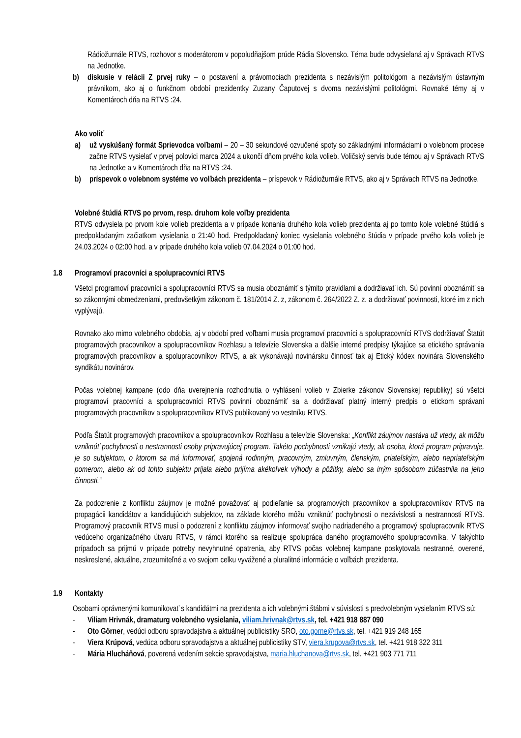Rádiožurnále RTVS, rozhovor s moderátorom v popoludňajšom prúde Rádia Slovensko. Téma bude odvysielaná aj v Správach RTVS na Jednotke.
b) diskusie v relácii Z prvej ruky – o postavení a právomociach prezidenta s nezávislým politológom a nezávislým ústavným právnikom, ako aj o funkčnom období prezidentky Zuzany Čaputovej s dvoma nezávislými politológmi. Rovnaké témy aj v Komentároch dňa na RTVS :24.
Ako voliť
a) už vyskúšaný formát Sprievodca voľbami – 20 – 30 sekundové ozvučené spoty so základnými informáciami o volebnom procese začne RTVS vysielať v prvej polovici marca 2024 a ukončí dňom prvého kola volieb. Voličský servis bude témou aj v Správach RTVS na Jednotke a v Komentároch dňa na RTVS :24.
b) príspevok o volebnom systéme vo voľbách prezidenta – príspevok v Rádiožurnále RTVS, ako aj v Správach RTVS na Jednotke.
Volebné štúdiá RTVS po prvom, resp. druhom kole voľby prezidenta
RTVS odvysiela po prvom kole volieb prezidenta a v prípade konania druhého kola volieb prezidenta aj po tomto kole volebné štúdiá s predpokladaným začiatkom vysielania o 21:40 hod. Predpokladaný koniec vysielania volebného štúdia v prípade prvého kola volieb je 24.03.2024 o 02:00 hod. a v prípade druhého kola volieb 07.04.2024 o 01:00 hod.
1.8 Programoví pracovníci a spolupracovníci RTVS
Všetci programoví pracovníci a spolupracovníci RTVS sa musia oboznámiť s týmito pravidlami a dodržiavať ich. Sú povinní oboznámiť sa so zákonnými obmedzeniami, predovšetkým zákonom č. 181/2014 Z. z, zákonom č. 264/2022 Z. z. a dodržiavať povinnosti, ktoré im z nich vyplývajú.
Rovnako ako mimo volebného obdobia, aj v období pred voľbami musia programoví pracovníci a spolupracovníci RTVS dodržiavať Štatút programových pracovníkov a spolupracovníkov Rozhlasu a televízie Slovenska a ďalšie interné predpisy týkajúce sa etického správania programových pracovníkov a spolupracovníkov RTVS, a ak vykonávajú novinársku činnosť tak aj Etický kódex novinára Slovenského syndikátu novinárov.
Počas volebnej kampane (odo dňa uverejnenia rozhodnutia o vyhlásení volieb v Zbierke zákonov Slovenskej republiky) sú všetci programoví pracovníci a spolupracovníci RTVS povinní oboznámiť sa a dodržiavať platný interný predpis o etickom správaní programových pracovníkov a spolupracovníkov RTVS publikovaný vo vestníku RTVS.
Podľa Štatút programových pracovníkov a spolupracovníkov Rozhlasu a televízie Slovenska: „Konflikt záujmov nastáva už vtedy, ak môžu vzniknúť pochybnosti o nestrannosti osoby pripravujúcej program. Takéto pochybnosti vznikajú vtedy, ak osoba, ktorá program pripravuje, je so subjektom, o ktorom sa má informovať, spojená rodinným, pracovným, zmluvným, členským, priateľským, alebo nepriateľským pomerom, alebo ak od tohto subjektu prijala alebo prijíma akékoľvek výhody a pôžitky, alebo sa iným spôsobom zúčastnila na jeho činnosti.“
Za podozrenie z konfliktu záujmov je možné považovať aj podieľanie sa programových pracovníkov a spolupracovníkov RTVS na propagácii kandidátov a kandidujúcich subjektov, na základe ktorého môžu vzniknúť pochybnosti o nezávislosti a nestrannosti RTVS. Programový pracovník RTVS musí o podozrení z konfliktu záujmov informovať svojho nadriadeného a programový spolupracovník RTVS vedúceho organizačného útvaru RTVS, v rámci ktorého sa realizuje spolupráca daného programového spolupracovníka. V takýchto prípadoch sa prijmú v prípade potreby nevyhnutné opatrenia, aby RTVS počas volebnej kampane poskytovala nestranné, overené, neskreslené, aktuálne, zrozumiteľné a vo svojom celku vyvážené a pluralitné informácie o voľbách prezidenta.
1.9 Kontakty
Osobami oprávnenými komunikovať s kandidátmi na prezidenta a ich volebnými štábmi v súvislosti s predvolebným vysielaním RTVS sú:
- Viliam Hrivnák, dramaturg volebného vysielania, viliam.hrivnak@rtvs.sk, tel. +421 918 887 090
- Oto Görner, vedúci odboru spravodajstva a aktuálnej publicistiky SRO, oto.gorne@rtvs.sk, tel. +421 919 248 165
- Viera Krúpová, vedúca odboru spravodajstva a aktuálnej publicistiky STV, viera.krupova@rtvs.sk, tel. +421 918 322 311
- Mária Hlucháňová, poverená vedením sekcie spravodajstva, maria.hluchanova@rtvs.sk, tel. +421 903 771 711